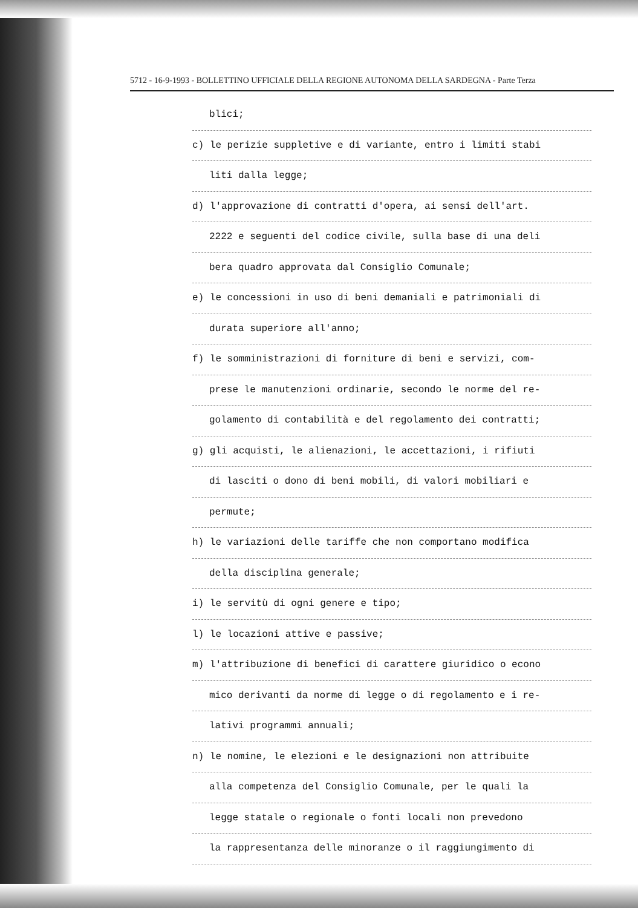5712 - 16-9-1993 - BOLLETTINO UFFICIALE DELLA REGIONE AUTONOMA DELLA SARDEGNA - Parte Terza
blici;
c) le perizie suppletive e di variante, entro i limiti stabi
liti dalla legge;
d) l'approvazione di contratti d'opera, ai sensi dell'art.
2222 e seguenti del codice civile, sulla base di una deli
bera quadro approvata dal Consiglio Comunale;
e) le concessioni in uso di beni demaniali e patrimoniali di
durata superiore all'anno;
f) le somministrazioni di forniture di beni e servizi, com-
prese le manutenzioni ordinarie, secondo le norme del re-
golamento di contabilità e del regolamento dei contratti;
g) gli acquisti, le alienazioni, le accettazioni, i rifiuti
di lasciti o dono di beni mobili, di valori mobiliari e
permute;
h) le variazioni delle tariffe che non comportano modifica
della disciplina generale;
i) le servitù di ogni genere e tipo;
l) le locazioni attive e passive;
m) l'attribuzione di benefici di carattere giuridico o econo
mico derivanti da norme di legge o di regolamento e i re-
lativi programmi annuali;
n) le nomine, le elezioni e le designazioni non attribuite
alla competenza del Consiglio Comunale, per le quali la
legge statale o regionale o fonti locali non prevedono
la rappresentanza delle minoranze o il raggiungimento di